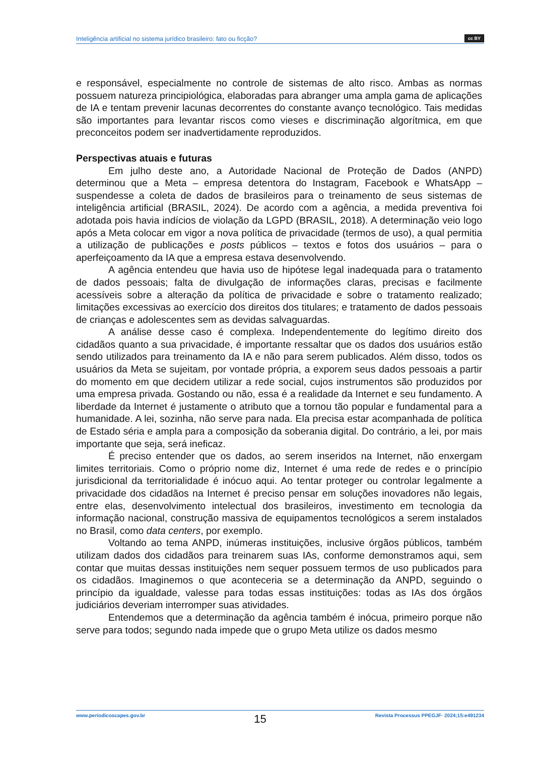Inteligência artificial no sistema jurídico brasileiro: fato ou ficção? cc BY
e responsável, especialmente no controle de sistemas de alto risco. Ambas as normas possuem natureza principiológica, elaboradas para abranger uma ampla gama de aplicações de IA e tentam prevenir lacunas decorrentes do constante avanço tecnológico. Tais medidas são importantes para levantar riscos como vieses e discriminação algorítmica, em que preconceitos podem ser inadvertidamente reproduzidos.
Perspectivas atuais e futuras
Em julho deste ano, a Autoridade Nacional de Proteção de Dados (ANPD) determinou que a Meta – empresa detentora do Instagram, Facebook e WhatsApp – suspendesse a coleta de dados de brasileiros para o treinamento de seus sistemas de inteligência artificial (BRASIL, 2024). De acordo com a agência, a medida preventiva foi adotada pois havia indícios de violação da LGPD (BRASIL, 2018). A determinação veio logo após a Meta colocar em vigor a nova política de privacidade (termos de uso), a qual permitia a utilização de publicações e posts públicos – textos e fotos dos usuários – para o aperfeiçoamento da IA que a empresa estava desenvolvendo.
A agência entendeu que havia uso de hipótese legal inadequada para o tratamento de dados pessoais; falta de divulgação de informações claras, precisas e facilmente acessíveis sobre a alteração da política de privacidade e sobre o tratamento realizado; limitações excessivas ao exercício dos direitos dos titulares; e tratamento de dados pessoais de crianças e adolescentes sem as devidas salvaguardas.
A análise desse caso é complexa. Independentemente do legítimo direito dos cidadãos quanto a sua privacidade, é importante ressaltar que os dados dos usuários estão sendo utilizados para treinamento da IA e não para serem publicados. Além disso, todos os usuários da Meta se sujeitam, por vontade própria, a exporem seus dados pessoais a partir do momento em que decidem utilizar a rede social, cujos instrumentos são produzidos por uma empresa privada. Gostando ou não, essa é a realidade da Internet e seu fundamento. A liberdade da Internet é justamente o atributo que a tornou tão popular e fundamental para a humanidade. A lei, sozinha, não serve para nada. Ela precisa estar acompanhada de política de Estado séria e ampla para a composição da soberania digital. Do contrário, a lei, por mais importante que seja, será ineficaz.
É preciso entender que os dados, ao serem inseridos na Internet, não enxergam limites territoriais. Como o próprio nome diz, Internet é uma rede de redes e o princípio jurisdicional da territorialidade é inócuo aqui. Ao tentar proteger ou controlar legalmente a privacidade dos cidadãos na Internet é preciso pensar em soluções inovadores não legais, entre elas, desenvolvimento intelectual dos brasileiros, investimento em tecnologia da informação nacional, construção massiva de equipamentos tecnológicos a serem instalados no Brasil, como data centers, por exemplo.
Voltando ao tema ANPD, inúmeras instituições, inclusive órgãos públicos, também utilizam dados dos cidadãos para treinarem suas IAs, conforme demonstramos aqui, sem contar que muitas dessas instituições nem sequer possuem termos de uso publicados para os cidadãos. Imaginemos o que aconteceria se a determinação da ANPD, seguindo o princípio da igualdade, valesse para todas essas instituições: todas as IAs dos órgãos judiciários deveriam interromper suas atividades.
Entendemos que a determinação da agência também é inócua, primeiro porque não serve para todos; segundo nada impede que o grupo Meta utilize os dados mesmo
www.periodicoscapes.gov.br 15 Revista Processus PPEGJF· 2024;15:e491234